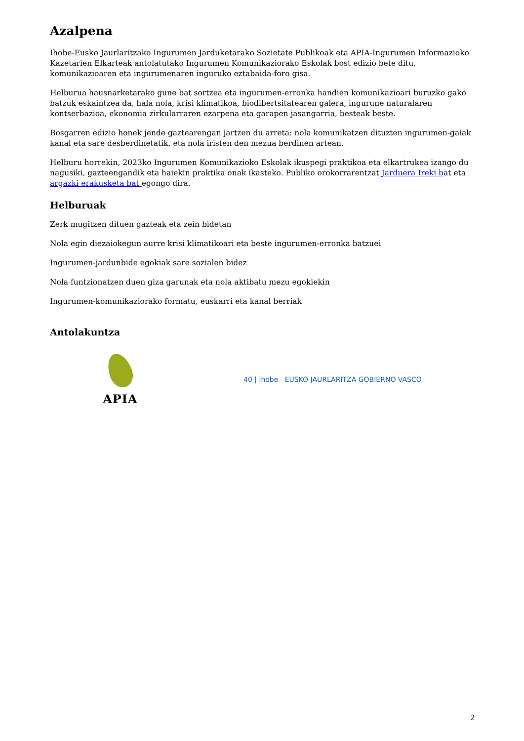Azalpena
Ihobe-Eusko Jaurlaritzako Ingurumen Jarduketarako Sozietate Publikoak eta APIA-Ingurumen Informazioko Kazetarien Elkarteak antolatutako Ingurumen Komunikaziorako Eskolak bost edizio bete ditu, komunikazioaren eta ingurumenaren inguruko eztabaida-foro gisa.
Helburua hausnarketarako gune bat sortzea eta ingurumen-erronka handien komunikazioari buruzko gako batzuk eskaintzea da, hala nola, krisi klimatikoa, biodibertsitatearen galera, ingurune naturalaren kontserbazioa, ekonomia zirkularraren ezarpena eta garapen jasangarria, besteak beste.
Bosgarren edizio honek jende gaztearengan jartzen du arreta: nola komunikatzen dituzten ingurumen-gaiak kanal eta sare desberdinetatik, eta nola iristen den mezua berdinen artean.
Helburu horrekin, 2023ko Ingurumen Komunikazioko Eskolak ikuspegi praktikoa eta elkartrukea izango du nagusiki, gazteengandik eta haiekin praktika onak ikasteko. Publiko orokorrarentzat Jarduera Ireki bat eta argazki erakusketa bat egongo dira.
Helburuak
Zerk mugitzen dituen gazteak eta zein bidetan
Nola egin diezaiokegun aurre krisi klimatikoari eta beste ingurumen-erronka batzuei
Ingurumen-jardunbide egokiak sare sozialen bidez
Nola funtzionatzen duen giza garunak eta nola aktibatu mezu egokiekin
Ingurumen-komunikaziorako formatu, euskarri eta kanal berriak
Antolakuntza
APIA
40 | ihobe EUSKO JAURLARITZA GOBIERNO VASCO
2